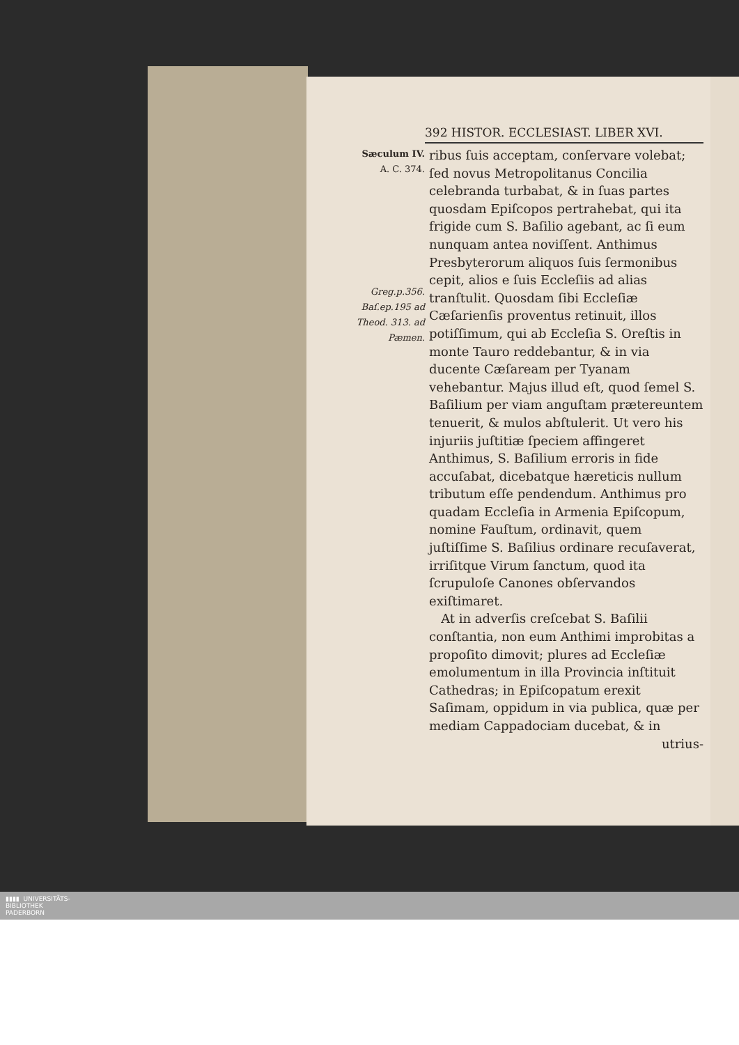392 HISTOR. ECCLESIAST. LIBER XVI.
Sæculum IV.
A. C. 374.
Greg.p.356. Baſ.ep.195 ad Theod. 313. ad Pæmen.
ribus ſuis acceptam, conſervare volebat; ſed novus Metropolitanus Concilia celebranda turbabat, & in ſuas partes quosdam Epiſcopos pertrahebat, qui ita frigide cum S. Baſilio agebant, ac ſi eum nunquam antea noviſſent. Anthimus Presbyterorum aliquos ſuis ſermonibus cepit, alios e ſuis Eccleſiis ad alias tranſtulit. Quosdam ſibi Eccleſiæ Cæſarienſis proventus retinuit, illos potiſſimum, qui ab Eccleſia S. Oreſtis in monte Tauro reddebantur, & in via ducente Cæſaream per Tyanam vehebantur. Majus illud eſt, quod ſemel S. Baſilium per viam anguſtam prætereuntem tenuerit, & mulos abſtulerit. Ut vero his injuriis juſtitiæ ſpeciem affingeret Anthimus, S. Baſilium erroris in fide accuſabat, dicebatque hæreticis nullum tributum eſſe pendendum. Anthimus pro quadam Eccleſia in Armenia Epiſcopum, nomine Fauſtum, ordinavit, quem juſtiſſime S. Baſilius ordinare recuſaverat, irriſitque Virum ſanctum, quod ita ſcrupuloſe Canones obſervandos exiſtimaret.
At in adverſis creſcebat S. Baſilii conſtantia, non eum Anthimi improbitas a propoſito dimovit; plures ad Eccleſiæ emolumentum in illa Provincia inſtituit Cathedras; in Epiſcopatum erexit Saſimam, oppidum in via publica, quæ per mediam Cappadociam ducebat, & in
utrius-
▮▮▮▮ UNIVERSITÄTS-
BIBLIOTHEK
PADERBORN